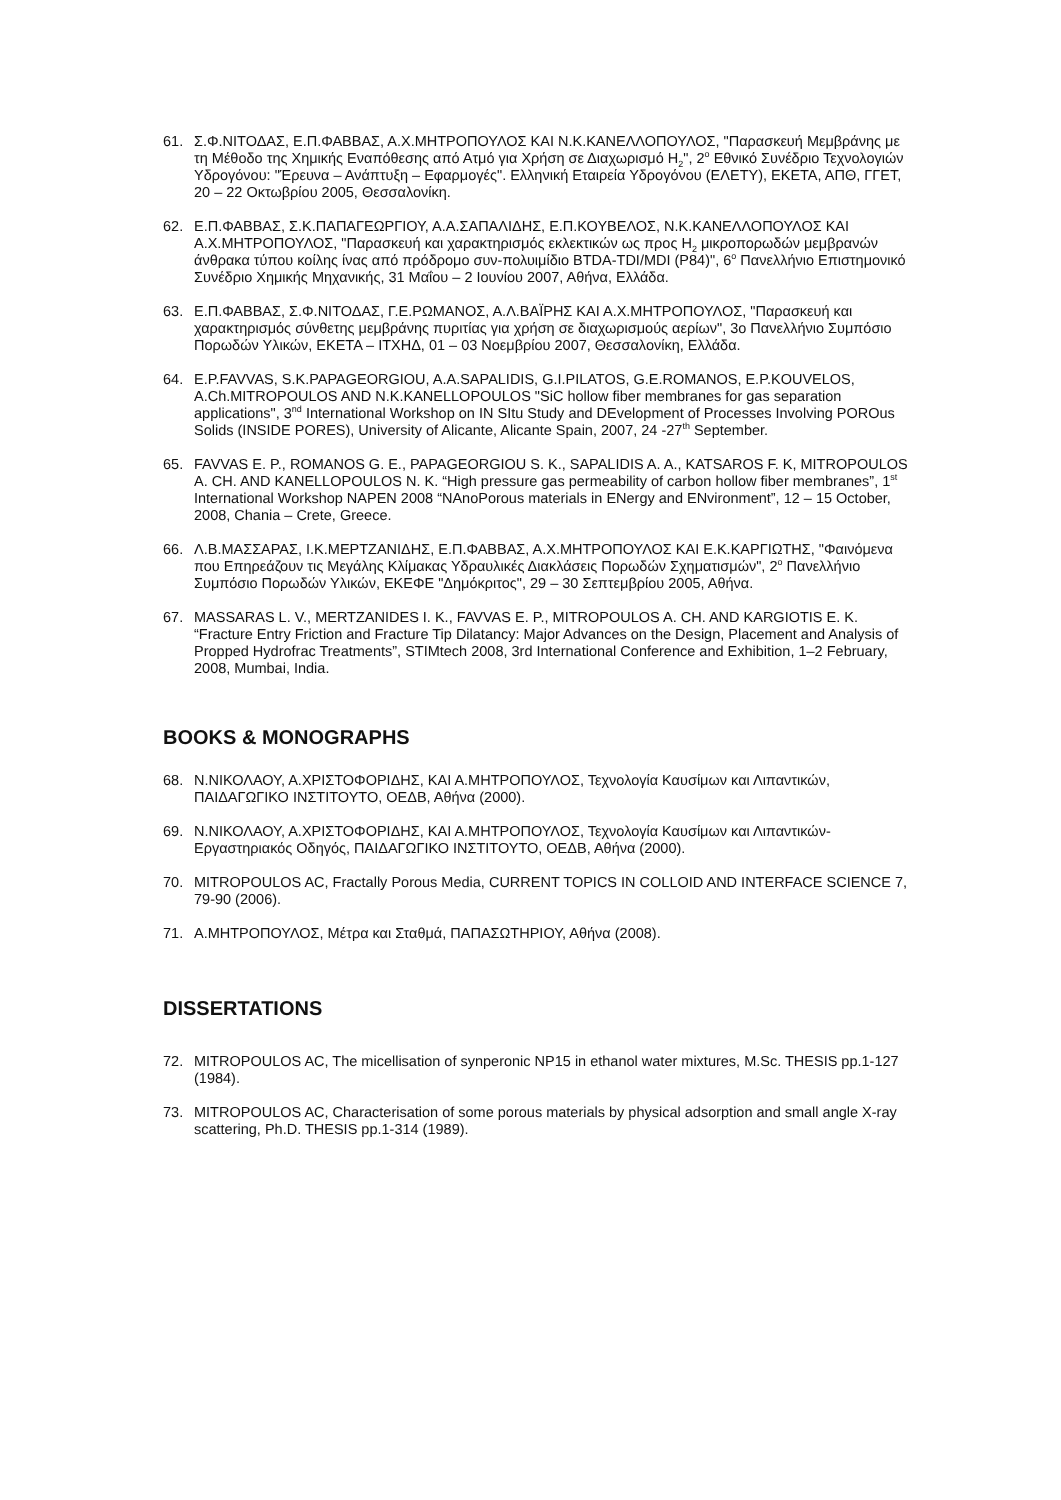61. Σ.Φ.ΝΙΤΟΔΑΣ, Ε.Π.ΦΑΒΒΑΣ, Α.Χ.ΜΗΤΡΟΠΟΥΛΟΣ ΚΑΙ Ν.Κ.ΚΑΝΕΛΛΟΠΟΥΛΟΣ, "Παρασκευή Μεμβράνης με τη Μέθοδο της Χημικής Εναπόθεσης από Ατμό για Χρήση σε Διαχωρισμό Η<sub>2</sub>", 2<sup>ο</sup> Εθνικό Συνέδριο Τεχνολογιών Υδρογόνου: "Έρευνα – Ανάπτυξη – Εφαρμογές". Ελληνική Εταιρεία Υδρογόνου (ΕΛΕΤΥ), ΕΚΕΤΑ, ΑΠΘ, ΓΓΕΤ, 20 – 22 Οκτωβρίου 2005, Θεσσαλονίκη.
62. Ε.Π.ΦΑΒΒΑΣ, Σ.Κ.ΠΑΠΑΓΕΩΡΓΙΟΥ, Α.Α.ΣΑΠΑΛΙΔΗΣ, Ε.Π.ΚΟΥΒΕΛΟΣ, Ν.Κ.ΚΑΝΕΛΛΟΠΟΥΛΟΣ ΚΑΙ Α.Χ.ΜΗΤΡΟΠΟΥΛΟΣ, "Παρασκευή και χαρακτηρισμός εκλεκτικών ως προς Η<sub>2</sub> μικροπορωδών μεμβρανών άνθρακα τύπου κοίλης ίνας από πρόδρομο συν-πολυιμίδιο BTDA-TDI/MDI (P84)", 6<sup>ο</sup> Πανελλήνιο Επιστημονικό Συνέδριο Χημικής Μηχανικής, 31 Μαΐου – 2 Ιουνίου 2007, Αθήνα, Ελλάδα.
63. Ε.Π.ΦΑΒΒΑΣ, Σ.Φ.ΝΙΤΟΔΑΣ, Γ.Ε.ΡΩΜΑΝΟΣ, Α.Λ.ΒΑΪΡΗΣ ΚΑΙ Α.Χ.ΜΗΤΡΟΠΟΥΛΟΣ, "Παρασκευή και χαρακτηρισμός σύνθετης μεμβράνης πυριτίας για χρήση σε διαχωρισμούς αερίων", 3ο Πανελλήνιο Συμπόσιο Πορωδών Υλικών, ΕΚΕΤΑ – ΙΤΧΗΔ, 01 – 03 Νοεμβρίου 2007, Θεσσαλονίκη, Ελλάδα.
64. E.P.FAVVAS, S.K.PAPAGEORGIOU, A.A.SAPALIDIS, G.I.PILATOS, G.E.ROMANOS, E.P.KOUVELOS, A.Ch.MITROPOULOS AND N.K.KANELLOPOULOS "SiC hollow fiber membranes for gas separation applications", 3<sup>nd</sup> International Workshop on IN SItu Study and DEvelopment of Processes Involving POROus Solids (INSIDE PORES), University of Alicante, Alicante Spain, 2007, 24 -27<sup>th</sup> September.
65. FAVVAS E. P., ROMANOS G. E., PAPAGEORGIOU S. K., SAPALIDIS A. A., KATSAROS F. K, MITROPOULOS A. CH. AND KANELLOPOULOS N. K. “High pressure gas permeability of carbon hollow fiber membranes”, 1<sup>st</sup> International Workshop NAPEN 2008 “NAnoPorous materials in ENergy and ENvironment”, 12 – 15 October, 2008, Chania – Crete, Greece.
66. Λ.Β.ΜΑΣΣΑΡΑΣ, Ι.Κ.ΜΕΡΤΖΑΝΙΔΗΣ, Ε.Π.ΦΑΒΒΑΣ, Α.Χ.ΜΗΤΡΟΠΟΥΛΟΣ ΚΑΙ Ε.Κ.ΚΑΡΓΙΩΤΗΣ, "Φαινόμενα που Επηρεάζουν τις Μεγάλης Κλίμακας Υδραυλικές Διακλάσεις Πορωδών Σχηματισμών", 2<sup>ο</sup> Πανελλήνιο Συμπόσιο Πορωδών Υλικών, ΕΚΕΦΕ "Δημόκριτος", 29 – 30 Σεπτεμβρίου 2005, Αθήνα.
67. MASSARAS L. V., MERTZANIDES I. K., FAVVAS E. P., MITROPOULOS A. CH. AND KARGIOTIS E. K. “Fracture Entry Friction and Fracture Tip Dilatancy: Major Advances on the Design, Placement and Analysis of Propped Hydrofrac Treatments”, STIMtech 2008, 3rd International Conference and Exhibition, 1–2 February, 2008, Mumbai, India.
BOOKS & MONOGRAPHS
68. Ν.ΝΙΚΟΛΑΟΥ, Α.ΧΡΙΣΤΟΦΟΡΙΔΗΣ, ΚΑΙ Α.ΜΗΤΡΟΠΟΥΛΟΣ, Τεχνολογία Καυσίμων και Λιπαντικών, ΠΑΙΔΑΓΩΓΙΚΟ ΙΝΣΤΙΤΟΥΤΟ, ΟΕΔΒ, Αθήνα (2000).
69. Ν.ΝΙΚΟΛΑΟΥ, Α.ΧΡΙΣΤΟΦΟΡΙΔΗΣ, ΚΑΙ Α.ΜΗΤΡΟΠΟΥΛΟΣ, Τεχνολογία Καυσίμων και Λιπαντικών-Εργαστηριακός Οδηγός, ΠΑΙΔΑΓΩΓΙΚΟ ΙΝΣΤΙΤΟΥΤΟ, ΟΕΔΒ, Αθήνα (2000).
70. MITROPOULOS AC, Fractally Porous Media, CURRENT TOPICS IN COLLOID AND INTERFACE SCIENCE 7, 79-90 (2006).
71. Α.ΜΗΤΡΟΠΟΥΛΟΣ, Μέτρα και Σταθμά, ΠΑΠΑΣΩΤΗΡΙΟΥ, Αθήνα (2008).
DISSERTATIONS
72. MITROPOULOS AC, The micellisation of synperonic NP15 in ethanol water mixtures, M.Sc. THESIS pp.1-127 (1984).
73. MITROPOULOS AC, Characterisation of some porous materials by physical adsorption and small angle X-ray scattering, Ph.D. THESIS pp.1-314 (1989).